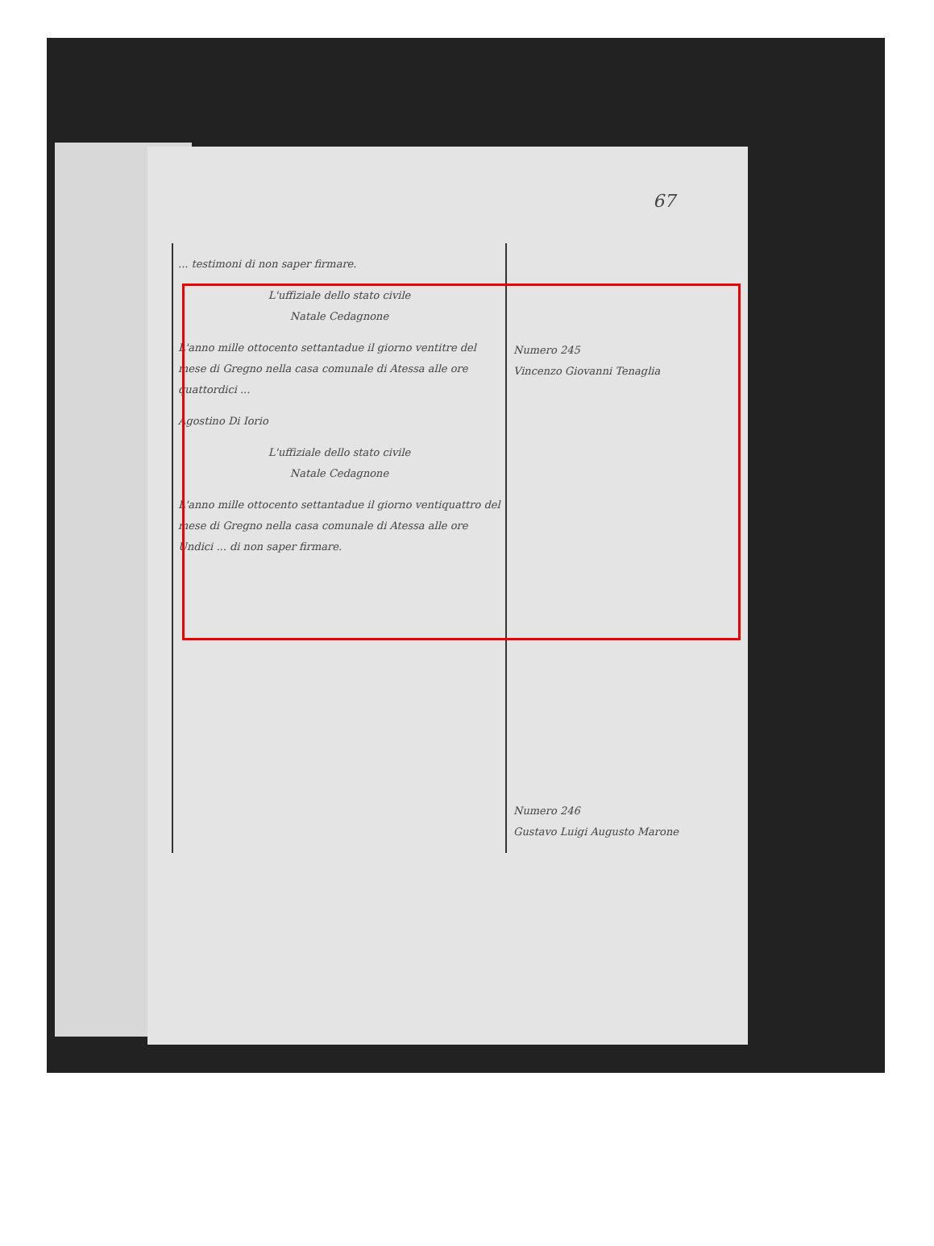67
... testimoni di non saper firmare.
L'uffiziale dello stato civile
Natale Cedagnone
L'anno mille ottocento settantadue il giorno ventitre del mese di Gregno nella casa comunale di Atessa alle ore quattordici ...
Agostino Di Iorio
L'uffiziale dello stato civile
Natale Cedagnone
L'anno mille ottocento settantadue il giorno ventiquattro del mese di Gregno nella casa comunale di Atessa alle ore Undici ... di non saper firmare.
Numero 245
Vincenzo Giovanni Tenaglia
Numero 246
Gustavo Luigi Augusto Marone